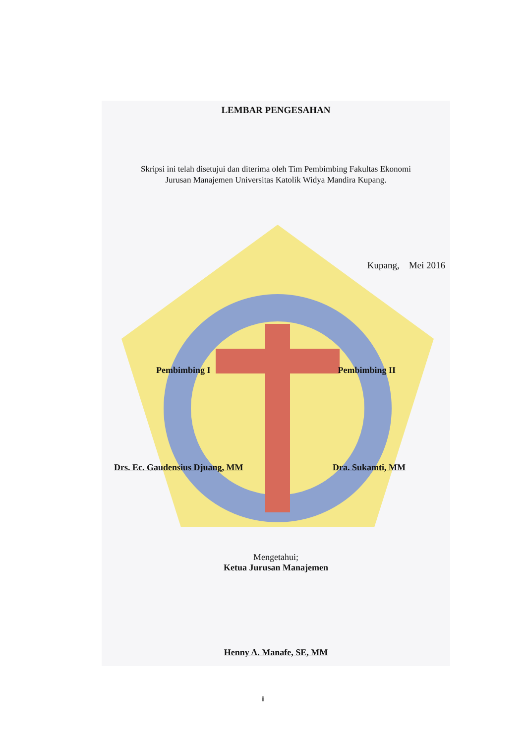LEMBAR PENGESAHAN
Skripsi ini telah disetujui dan diterima oleh Tim Pembimbing Fakultas Ekonomi
Jurusan Manajemen Universitas Katolik Widya Mandira Kupang.
Kupang, Mei 2016
Pembimbing I Pembimbing II
Drs. Ec. Gaudensius Djuang, MM Dra. Sukamti, MM
Mengetahui;
Ketua Jurusan Manajemen
Henny A. Manafe, SE, MM
ii